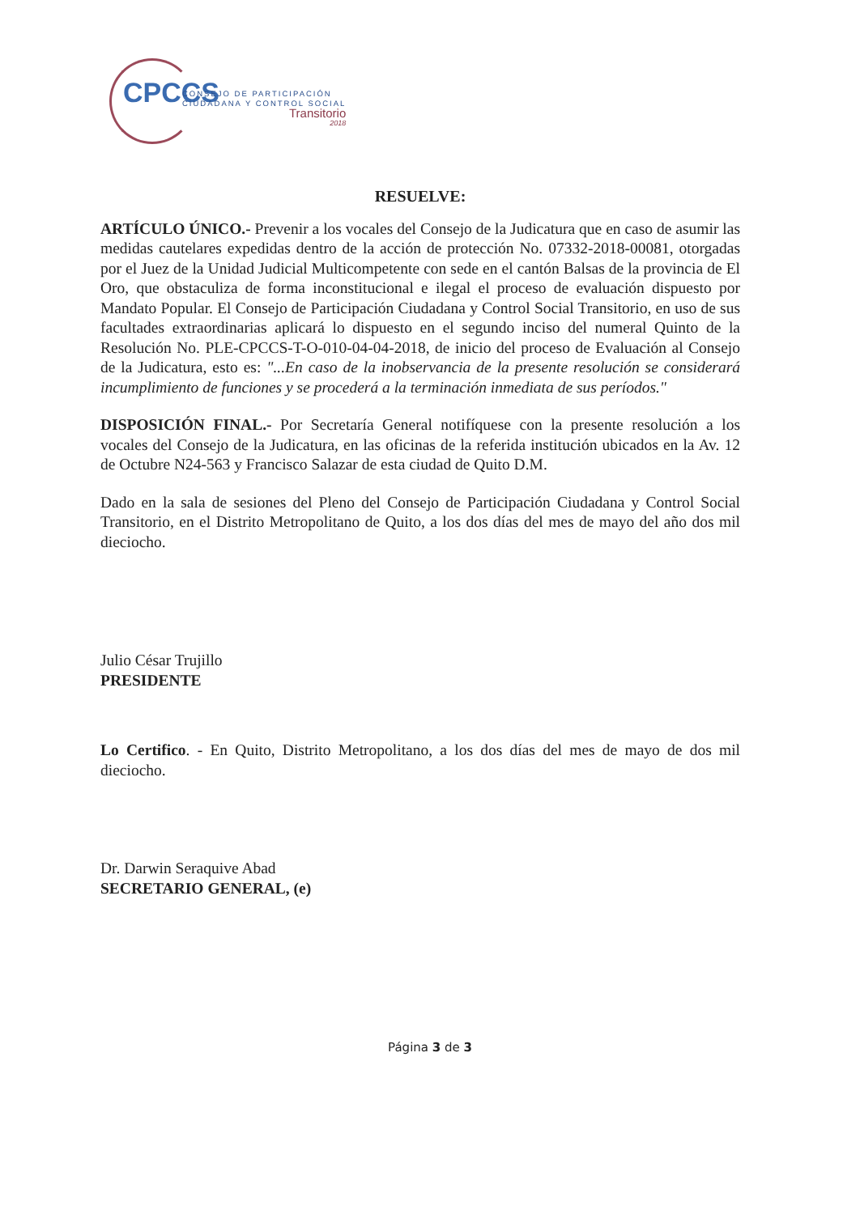CPCCS
CONSEJO DE PARTICIPACIÓN
CIUDADANA Y CONTROL SOCIAL
Transitorio
2018
RESUELVE:
ARTÍCULO ÚNICO.- Prevenir a los vocales del Consejo de la Judicatura que en caso de asumir las medidas cautelares expedidas dentro de la acción de protección No. 07332-2018-00081, otorgadas por el Juez de la Unidad Judicial Multicompetente con sede en el cantón Balsas de la provincia de El Oro, que obstaculiza de forma inconstitucional e ilegal el proceso de evaluación dispuesto por Mandato Popular. El Consejo de Participación Ciudadana y Control Social Transitorio, en uso de sus facultades extraordinarias aplicará lo dispuesto en el segundo inciso del numeral Quinto de la Resolución No. PLE-CPCCS-T-O-010-04-04-2018, de inicio del proceso de Evaluación al Consejo de la Judicatura, esto es: "...En caso de la inobservancia de la presente resolución se considerará incumplimiento de funciones y se procederá a la terminación inmediata de sus períodos."
DISPOSICIÓN FINAL.- Por Secretaría General notifíquese con la presente resolución a los vocales del Consejo de la Judicatura, en las oficinas de la referida institución ubicados en la Av. 12 de Octubre N24-563 y Francisco Salazar de esta ciudad de Quito D.M.
Dado en la sala de sesiones del Pleno del Consejo de Participación Ciudadana y Control Social Transitorio, en el Distrito Metropolitano de Quito, a los dos días del mes de mayo del año dos mil dieciocho.
Julio César Trujillo
PRESIDENTE
Lo Certifico. - En Quito, Distrito Metropolitano, a los dos días del mes de mayo de dos mil dieciocho.
Dr. Darwin Seraquive Abad
SECRETARIO GENERAL, (e)
Página 3 de 3